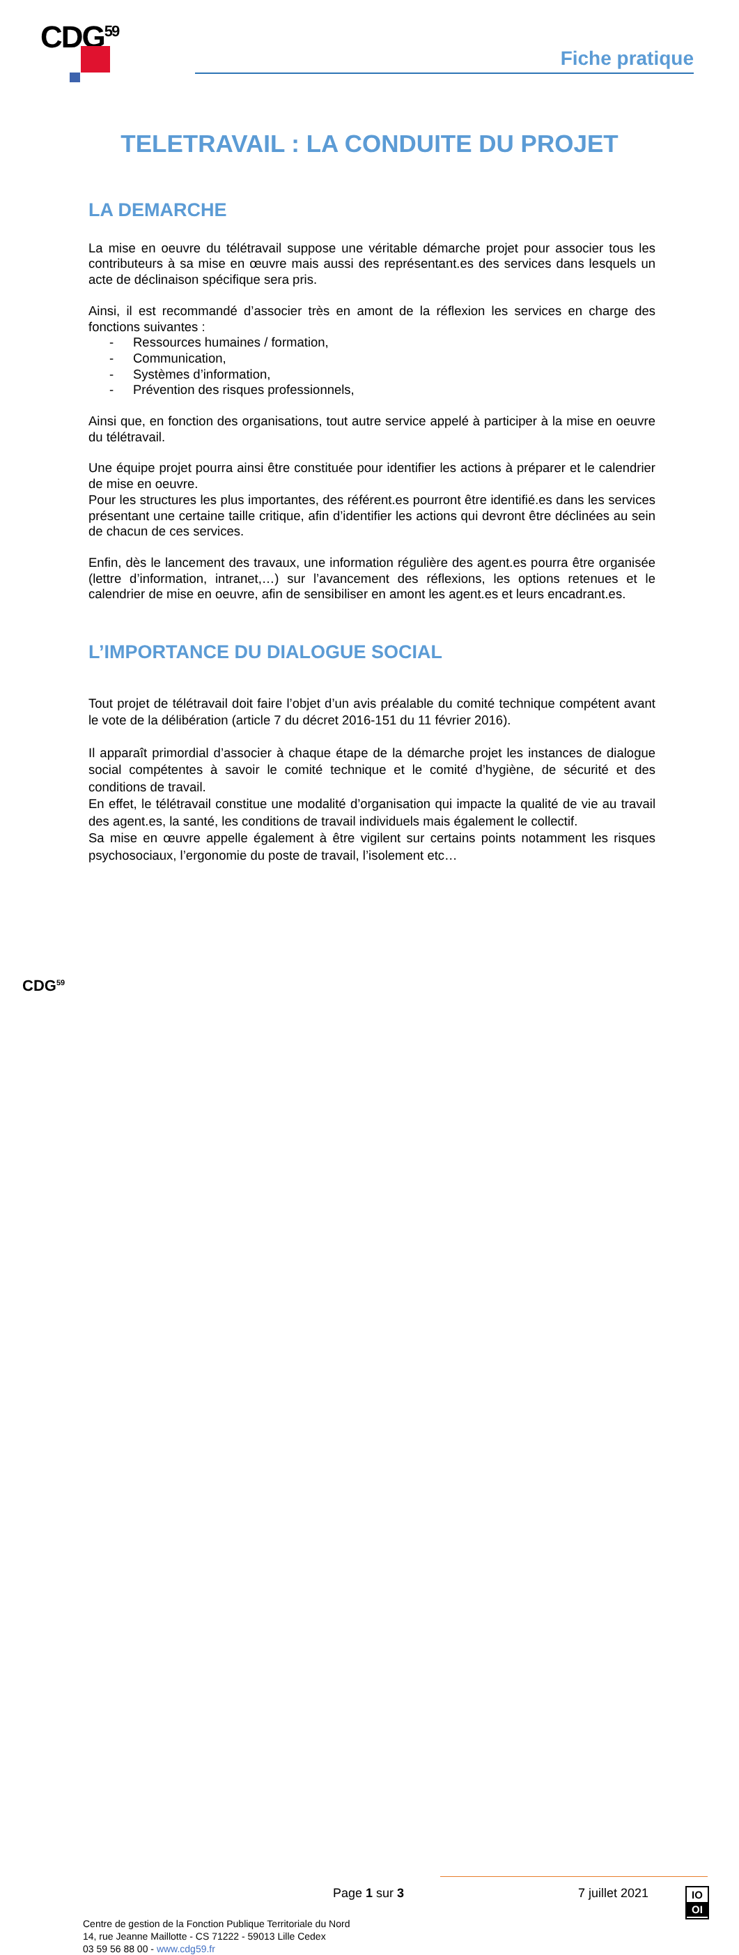CDG<sup>59</sup>
Fiche pratique
TELETRAVAIL : LA CONDUITE DU PROJET
LA DEMARCHE
La mise en oeuvre du télétravail suppose une véritable démarche projet pour associer tous les contributeurs à sa mise en œuvre mais aussi des représentant.es des services dans lesquels un acte de déclinaison spécifique sera pris.
Ainsi, il est recommandé d’associer très en amont de la réflexion les services en charge des fonctions suivantes :
- Ressources humaines / formation,
- Communication,
- Systèmes d’information,
- Prévention des risques professionnels,
Ainsi que, en fonction des organisations, tout autre service appelé à participer à la mise en oeuvre du télétravail.
Une équipe projet pourra ainsi être constituée pour identifier les actions à préparer et le calendrier de mise en oeuvre.
Pour les structures les plus importantes, des référent.es pourront être identifié.es dans les services présentant une certaine taille critique, afin d’identifier les actions qui devront être déclinées au sein de chacun de ces services.
Enfin, dès le lancement des travaux, une information régulière des agent.es pourra être organisée (lettre d’information, intranet,…) sur l’avancement des réflexions, les options retenues et le calendrier de mise en oeuvre, afin de sensibiliser en amont les agent.es et leurs encadrant.es.
L’IMPORTANCE DU DIALOGUE SOCIAL
Tout projet de télétravail doit faire l’objet d’un avis préalable du comité technique compétent avant le vote de la délibération (article 7 du décret 2016-151 du 11 février 2016).
Il apparaît primordial d’associer à chaque étape de la démarche projet les instances de dialogue social compétentes à savoir le comité technique et le comité d’hygiène, de sécurité et des conditions de travail.
En effet, le télétravail constitue une modalité d’organisation qui impacte la qualité de vie au travail des agent.es, la santé, les conditions de travail individuels mais également le collectif.
Sa mise en œuvre appelle également à être vigilent sur certains points notamment les risques psychosociaux, l’ergonomie du poste de travail, l’isolement etc…
Page 1 sur 3 7 juillet 2021
IO
OI
CDG<sup>59</sup>
Centre de gestion de la Fonction Publique Territoriale du Nord
14, rue Jeanne Maillotte - CS 71222 - 59013 Lille Cedex
03 59 56 88 00 - www.cdg59.fr